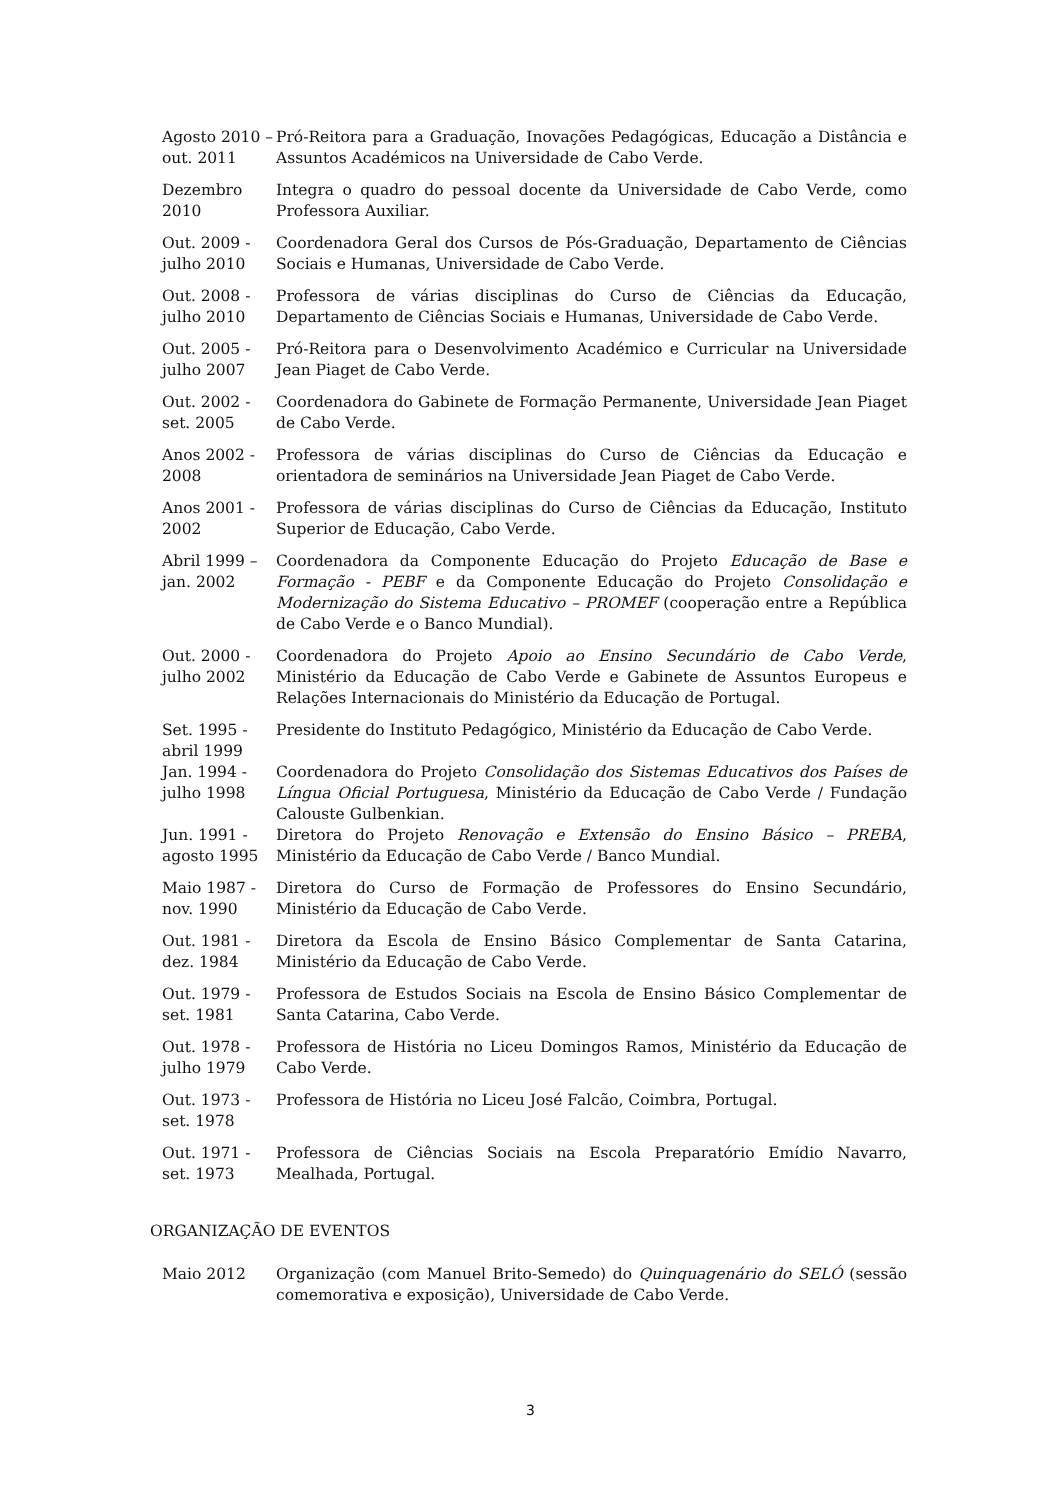Agosto 2010 – out. 2011
Pró-Reitora para a Graduação, Inovações Pedagógicas, Educação a Distância e Assuntos Académicos na Universidade de Cabo Verde.
Dezembro 2010
Integra o quadro do pessoal docente da Universidade de Cabo Verde, como Professora Auxiliar.
Out. 2009 - julho 2010
Coordenadora Geral dos Cursos de Pós-Graduação, Departamento de Ciências Sociais e Humanas, Universidade de Cabo Verde.
Out. 2008 - julho 2010
Professora de várias disciplinas do Curso de Ciências da Educação, Departamento de Ciências Sociais e Humanas, Universidade de Cabo Verde.
Out. 2005 - julho 2007
Pró-Reitora para o Desenvolvimento Académico e Curricular na Universidade Jean Piaget de Cabo Verde.
Out. 2002 - set. 2005
Coordenadora do Gabinete de Formação Permanente, Universidade Jean Piaget de Cabo Verde.
Anos 2002 - 2008
Professora de várias disciplinas do Curso de Ciências da Educação e orientadora de seminários na Universidade Jean Piaget de Cabo Verde.
Anos 2001 - 2002
Professora de várias disciplinas do Curso de Ciências da Educação, Instituto Superior de Educação, Cabo Verde.
Abril 1999 –jan. 2002
Coordenadora da Componente Educação do Projeto Educação de Base e Formação - PEBF e da Componente Educação do Projeto Consolidação e Modernização do Sistema Educativo – PROMEF (cooperação entre a República de Cabo Verde e o Banco Mundial).
Out. 2000 - julho 2002
Coordenadora do Projeto Apoio ao Ensino Secundário de Cabo Verde, Ministério da Educação de Cabo Verde e Gabinete de Assuntos Europeus e Relações Internacionais do Ministério da Educação de Portugal.
Set. 1995 - abril 1999
Presidente do Instituto Pedagógico, Ministério da Educação de Cabo Verde.
Jan. 1994 - julho 1998
Coordenadora do Projeto Consolidação dos Sistemas Educativos dos Países de Língua Oficial Portuguesa, Ministério da Educação de Cabo Verde / Fundação Calouste Gulbenkian.
Jun. 1991 - agosto 1995
Diretora do Projeto Renovação e Extensão do Ensino Básico – PREBA, Ministério da Educação de Cabo Verde / Banco Mundial.
Maio 1987 - nov. 1990
Diretora do Curso de Formação de Professores do Ensino Secundário, Ministério da Educação de Cabo Verde.
Out. 1981 - dez. 1984
Diretora da Escola de Ensino Básico Complementar de Santa Catarina, Ministério da Educação de Cabo Verde.
Out. 1979 - set. 1981
Professora de Estudos Sociais na Escola de Ensino Básico Complementar de Santa Catarina, Cabo Verde.
Out. 1978 - julho 1979
Professora de História no Liceu Domingos Ramos, Ministério da Educação de Cabo Verde.
Out. 1973 - set. 1978
Professora de História no Liceu José Falcão, Coimbra, Portugal.
Out. 1971 - set. 1973
Professora de Ciências Sociais na Escola Preparatório Emídio Navarro, Mealhada, Portugal.
ORGANIZAÇÃO DE EVENTOS
Maio 2012 Organização (com Manuel Brito-Semedo) do Quinquagenário do SELÓ (sessão comemorativa e exposição), Universidade de Cabo Verde.
3